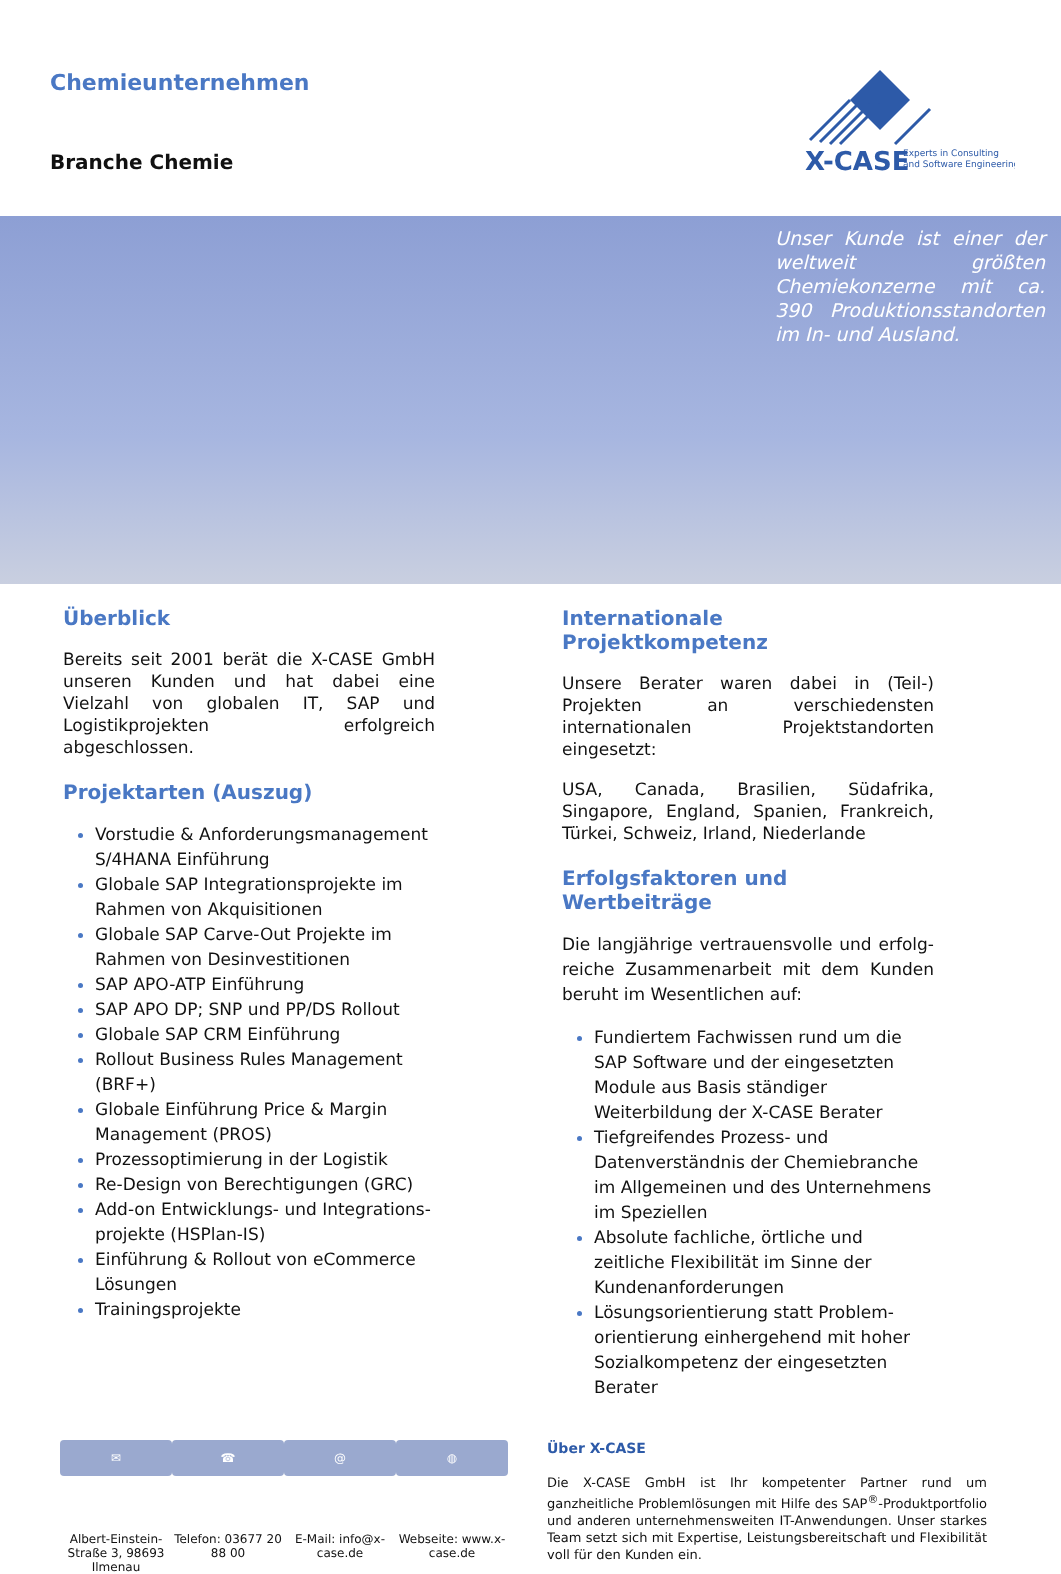Chemieunternehmen
Branche Chemie
X-CASE
Experts in Consulting
and Software Engineering
Unser Kunde ist einer der weltweit größten Chemiekonzerne mit ca. 390 Produktionsstandorten im In- und Ausland.
Überblick
Bereits seit 2001 berät die X-CASE GmbH unseren Kunden und hat dabei eine Vielzahl von globalen IT, SAP und Logistikprojekten erfolgreich abgeschlossen.
Projektarten (Auszug)
Vorstudie & Anforderungsmanagement S/4HANA Einführung
Globale SAP Integrationsprojekte im Rahmen von Akquisitionen
Globale SAP Carve-Out Projekte im Rahmen von Desinvestitionen
SAP APO-ATP Einführung
SAP APO DP; SNP und PP/DS Rollout
Globale SAP CRM Einführung
Rollout Business Rules Management (BRF+)
Globale Einführung Price & Margin Management (PROS)
Prozessoptimierung in der Logistik
Re-Design von Berechtigungen (GRC)
Add-on Entwicklungs- und Integrations-projekte (HSPlan-IS)
Einführung & Rollout von eCommerce Lösungen
Trainingsprojekte
Internationale Projektkompetenz
Unsere Berater waren dabei in (Teil-) Projekten an verschiedensten internationalen Projektstandorten eingesetzt:
USA, Canada, Brasilien, Südafrika, Singapore, England, Spanien, Frankreich, Türkei, Schweiz, Irland, Niederlande
Erfolgsfaktoren und Wertbeiträge
Die langjährige vertrauensvolle und erfolg-reiche Zusammenarbeit mit dem Kunden beruht im Wesentlichen auf:
Fundiertem Fachwissen rund um die SAP Software und der eingesetzten Module aus Basis ständiger Weiterbildung der X-CASE Berater
Tiefgreifendes Prozess- und Datenverständnis der Chemiebranche im Allgemeinen und des Unternehmens im Speziellen
Absolute fachliche, örtliche und zeitliche Flexibilität im Sinne der Kundenanforderungen
Lösungsorientierung statt Problem-orientierung einhergehend mit hoher Sozialkompetenz der eingesetzten Berater
✉
Albert-Einstein-Straße 3, 98693 Ilmenau
☎
Telefon: 03677 20 88 00
@
E-Mail: info@x-case.de
◍
Webseite: www.x-case.de
Über X-CASE
Die X-CASE GmbH ist Ihr kompetenter Partner rund um ganzheitliche Problemlösungen mit Hilfe des SAP<sup>®</sup>-Produktportfolio und anderen unternehmensweiten IT-Anwendungen. Unser starkes Team setzt sich mit Expertise, Leistungsbereitschaft und Flexibilität voll für den Kunden ein.